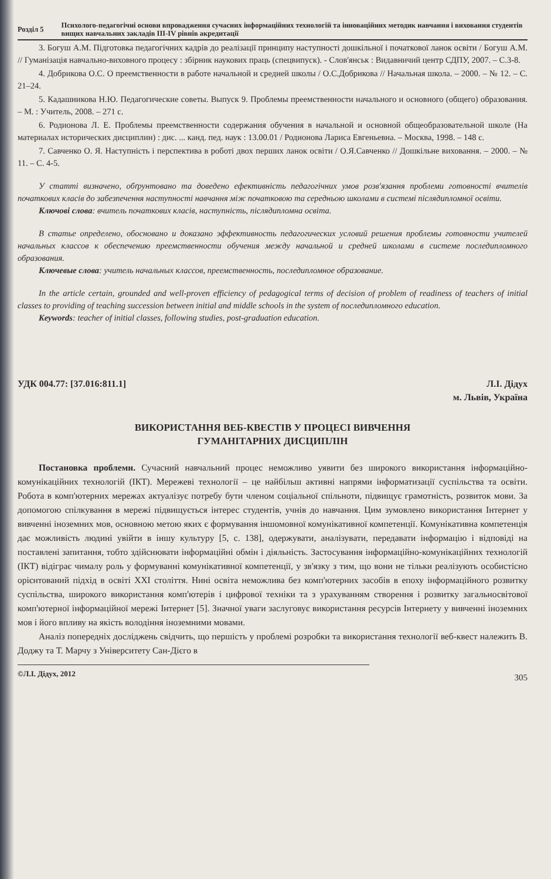Розділ 5 Психолого-педагогічні основи впровадження сучасних інформаційних технологій та інноваційних методик навчання і виховання студентів вищих навчальних закладів III-IV рівнів акредитації
3. Богуш А.М. Підготовка педагогічних кадрів до реалізації принципу наступності дошкільної і початкової ланок освіти / Богуш А.М. // Гуманізація навчально-виховного процесу : збірник наукових праць (спецвипуск). - Слов'янськ : Видавничий центр СДПУ, 2007. – С.3-8.
4. Добрикова О.С. О преемственности в работе начальной и средней школы / О.С.Добрикова // Начальная школа. – 2000. – № 12. – С. 21–24.
5. Кадашникова Н.Ю. Педагогические советы. Выпуск 9. Проблемы преемственности начального и основного (общего) образования. – М. : Учитель, 2008. – 271 с.
6. Родионова Л. Е. Проблемы преемственности содержания обучения в начальной и основной общеобразовательной школе (На материалах исторических дисциплин) : дис. ... канд. пед. наук : 13.00.01 / Родионова Лариса Евгеньевна. – Москва, 1998. – 148 с.
7. Савченко О. Я. Наступність і перспектива в роботі двох перших ланок освіти / О.Я.Савченко // Дошкільне виховання. – 2000. – № 11. – С. 4-5.
У статті визначено, обґрунтовано та доведено ефективність педагогічних умов розв'язання проблеми готовності вчителів початкових класів до забезпечення наступності навчання між початковою та середньою школами в системі післядипломної освіти.
Ключові слова: вчитель початкових класів, наступність, післядипломна освіта.
В статье определено, обосновано и доказано эффективность педагогических условий решения проблемы готовности учителей начальных классов к обеспечению преемственности обучения между начальной и средней школами в системе последипломного образования.
Ключевые слова: учитель начальных классов, преемственность, последипломное образование.
In the article certain, grounded and well-proven efficiency of pedagogical terms of decision of problem of readiness of teachers of initial classes to providing of teaching succession between initial and middle schools in the system of последипломного education.
Keywords: teacher of initial classes, following studies, post-graduation education.
УДК 004.77: [37.016:811.1] Л.І. Дідух
м. Львів, Україна
ВИКОРИСТАННЯ ВЕБ-КВЕСТІВ У ПРОЦЕСІ ВИВЧЕННЯ
ГУМАНІТАРНИХ ДИСЦИПЛІН
Постановка проблеми. Сучасний навчальний процес неможливо уявити без широкого використання інформаційно-комунікаційних технологій (ІКТ). Мережеві технології – це найбільш активні напрями інформатизації суспільства та освіти. Робота в комп'ютерних мережах актуалізує потребу бути членом соціальної спільноти, підвищує грамотність, розвиток мови. За допомогою спілкування в мережі підвищується інтерес студентів, учнів до навчання. Цим зумовлено використання Інтернет у вивченні іноземних мов, основною метою яких є формування іншомовної комунікативної компетенції. Комунікативна компетенція дає можливість людині увійти в іншу культуру [5, с. 138], одержувати, аналізувати, передавати інформацію і відповіді на поставлені запитання, тобто здійснювати інформаційні обмін і діяльність. Застосування інформаційно-комунікаційних технологій (ІКТ) відіграє чималу роль у формуванні комунікативної компетенції, у зв'язку з тим, що вони не тільки реалізують особистісно орієнтований підхід в освіті XXI століття. Нині освіта неможлива без комп'ютерних засобів в епоху інформаційного розвитку суспільства, широкого використання комп'ютерів і цифрової техніки та з урахуванням створення і розвитку загальносвітової комп'ютерної інформаційної мережі Інтернет [5]. Значної уваги заслуговує використання ресурсів Інтернету у вивченні іноземних мов і його впливу на якість володіння іноземними мовами.
Аналіз попередніх досліджень свідчить, що першість у проблемі розробки та використання технології веб-квест належить В. Доджу та Т. Марчу з Університету Сан-Дієго в
©Л.І. Дідух, 2012
305